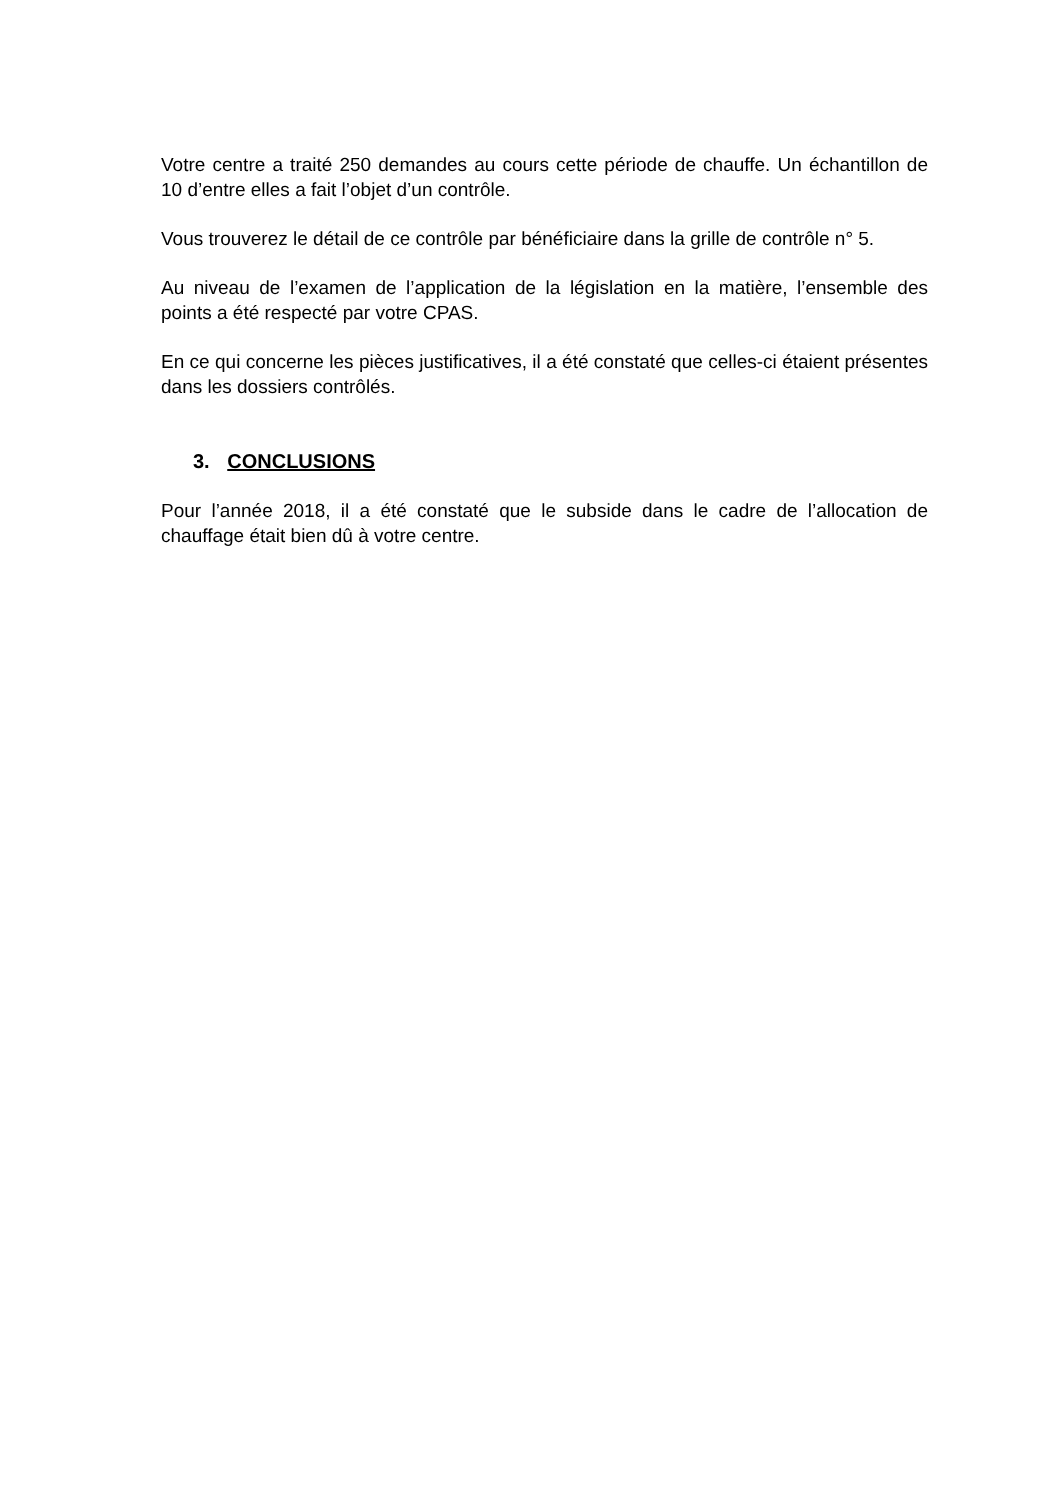Votre centre a traité 250 demandes au cours cette période de chauffe. Un échantillon de 10 d’entre elles a fait l’objet d’un contrôle.
Vous trouverez le détail de ce contrôle par bénéficiaire dans la grille de contrôle n° 5.
Au niveau de l’examen de l’application de la législation en la matière, l’ensemble des points a été respecté par votre CPAS.
En ce qui concerne les pièces justificatives, il a été constaté que celles-ci étaient présentes dans les dossiers contrôlés.
3. CONCLUSIONS
Pour l’année 2018, il a été constaté que le subside dans le cadre de l’allocation de chauffage était bien dû à votre centre.